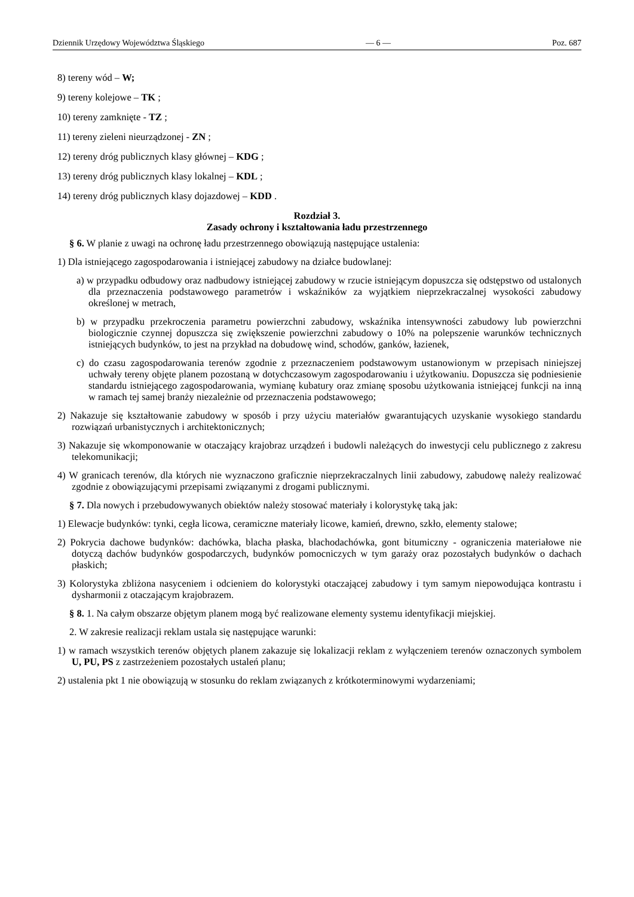Dziennik Urzędowy Województwa Śląskiego — 6 — Poz. 687
8) tereny wód – W;
9) tereny kolejowe – TK ;
10) tereny zamknięte - TZ ;
11) tereny zieleni nieurządzonej - ZN ;
12) tereny dróg publicznych klasy głównej – KDG ;
13) tereny dróg publicznych klasy lokalnej – KDL ;
14) tereny dróg publicznych klasy dojazdowej – KDD .
Rozdział 3.
Zasady ochrony i kształtowania ładu przestrzennego
§ 6. W planie z uwagi na ochronę ładu przestrzennego obowiązują następujące ustalenia:
1) Dla istniejącego zagospodarowania i istniejącej zabudowy na działce budowlanej:
a) w przypadku odbudowy oraz nadbudowy istniejącej zabudowy w rzucie istniejącym dopuszcza się odstępstwo od ustalonych dla przeznaczenia podstawowego parametrów i wskaźników za wyjątkiem nieprzekraczalnej wysokości zabudowy określonej w metrach,
b) w przypadku przekroczenia parametru powierzchni zabudowy, wskaźnika intensywności zabudowy lub powierzchni biologicznie czynnej dopuszcza się zwiększenie powierzchni zabudowy o 10% na polepszenie warunków technicznych istniejących budynków, to jest na przykład na dobudowę wind, schodów, ganków, łazienek,
c) do czasu zagospodarowania terenów zgodnie z przeznaczeniem podstawowym ustanowionym w przepisach niniejszej uchwały tereny objęte planem pozostaną w dotychczasowym zagospodarowaniu i użytkowaniu. Dopuszcza się podniesienie standardu istniejącego zagospodarowania, wymianę kubatury oraz zmianę sposobu użytkowania istniejącej funkcji na inną w ramach tej samej branży niezależnie od przeznaczenia podstawowego;
2) Nakazuje się kształtowanie zabudowy w sposób i przy użyciu materiałów gwarantujących uzyskanie wysokiego standardu rozwiązań urbanistycznych i architektonicznych;
3) Nakazuje się wkomponowanie w otaczający krajobraz urządzeń i budowli należących do inwestycji celu publicznego z zakresu telekomunikacji;
4) W granicach terenów, dla których nie wyznaczono graficznie nieprzekraczalnych linii zabudowy, zabudowę należy realizować zgodnie z obowiązującymi przepisami związanymi z drogami publicznymi.
§ 7. Dla nowych i przebudowywanych obiektów należy stosować materiały i kolorystykę taką jak:
1) Elewacje budynków: tynki, cegła licowa, ceramiczne materiały licowe, kamień, drewno, szkło, elementy stalowe;
2) Pokrycia dachowe budynków: dachówka, blacha płaska, blachodachówka, gont bitumiczny - ograniczenia materiałowe nie dotyczą dachów budynków gospodarczych, budynków pomocniczych w tym garaży oraz pozostałych budynków o dachach płaskich;
3) Kolorystyka zbliżona nasyceniem i odcieniem do kolorystyki otaczającej zabudowy i tym samym niepowodująca kontrastu i dysharmonii z otaczającym krajobrazem.
§ 8. 1. Na całym obszarze objętym planem mogą być realizowane elementy systemu identyfikacji miejskiej.
2. W zakresie realizacji reklam ustala się następujące warunki:
1) w ramach wszystkich terenów objętych planem zakazuje się lokalizacji reklam z wyłączeniem terenów oznaczonych symbolem U, PU, PS z zastrzeżeniem pozostałych ustaleń planu;
2) ustalenia pkt 1 nie obowiązują w stosunku do reklam związanych z krótkoterminowymi wydarzeniami;